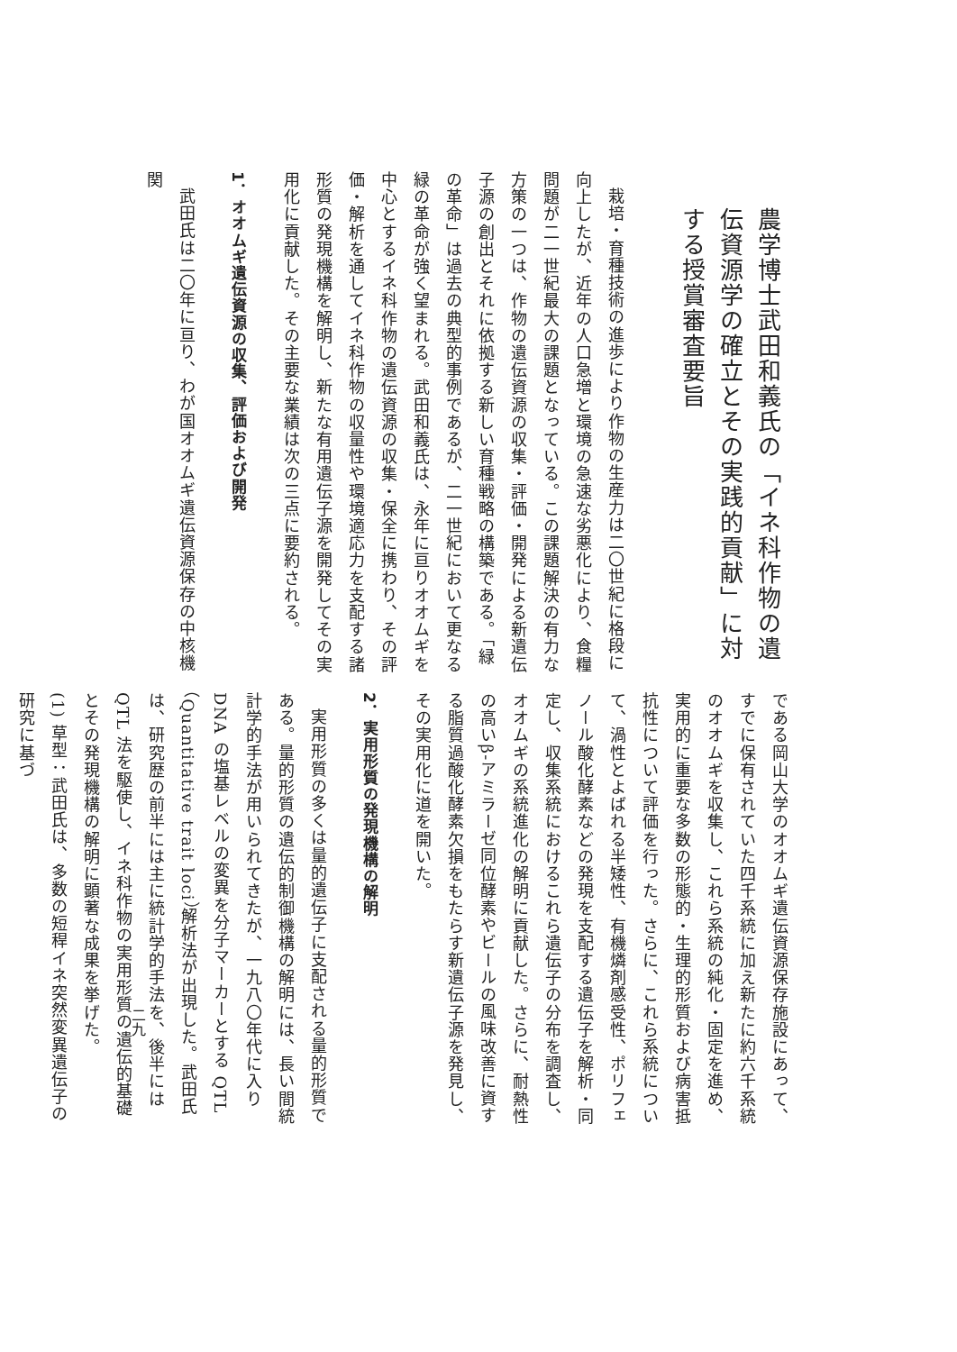農学博士武田和義氏の「イネ科作物の遺伝資源学の確立とその実践的貢献」に対する授賞審査要旨
栽培・育種技術の進歩により作物の生産力は二〇世紀に格段に向上したが、近年の人口急増と環境の急速な劣悪化により、食糧問題が二一世紀最大の課題となっている。この課題解決の有力な方策の一つは、作物の遺伝資源の収集・評価・開発による新遺伝子源の創出とそれに依拠する新しい育種戦略の構築である。「緑の革命」は過去の典型的事例であるが、二一世紀において更なる緑の革命が強く望まれる。武田和義氏は、永年に亘りオオムギを中心とするイネ科作物の遺伝資源の収集・保全に携わり、その評価・解析を通してイネ科作物の収量性や環境適応力を支配する諸形質の発現機構を解明し、新たな有用遺伝子源を開発してその実用化に貢献した。その主要な業績は次の三点に要約される。
1．オオムギ遺伝資源の収集、評価および開発
武田氏は二〇年に亘り、わが国オオムギ遺伝資源保存の中核機関
である岡山大学のオオムギ遺伝資源保存施設にあって、すでに保有されていた四千系統に加え新たに約六千系統のオオムギを収集し、これら系統の純化・固定を進め、実用的に重要な多数の形態的・生理的形質および病害抵抗性について評価を行った。さらに、これら系統について、渦性とよばれる半矮性、有機燐剤感受性、ポリフェノール酸化酵素などの発現を支配する遺伝子を解析・同定し、収集系統におけるこれら遺伝子の分布を調査し、オオムギの系統進化の解明に貢献した。さらに、耐熱性の高いβ-アミラーゼ同位酵素やビールの風味改善に資する脂質過酸化酵素欠損をもたらす新遺伝子源を発見し、その実用化に道を開いた。
2．実用形質の発現機構の解明
実用形質の多くは量的遺伝子に支配される量的形質である。量的形質の遺伝的制御機構の解明には、長い間統計学的手法が用いられてきたが、一九八〇年代に入り DNA の塩基レベルの変異を分子マーカーとする QTL（Quantitative trait loci）解析法が出現した。武田氏は、研究歴の前半には主に統計学的手法を、後半には QTL 法を駆使し、イネ科作物の実用形質の遺伝的基礎とその発現機構の解明に顕著な成果を挙げた。
(1) 草型：武田氏は、多数の短稈イネ突然変異遺伝子の研究に基づ
二九